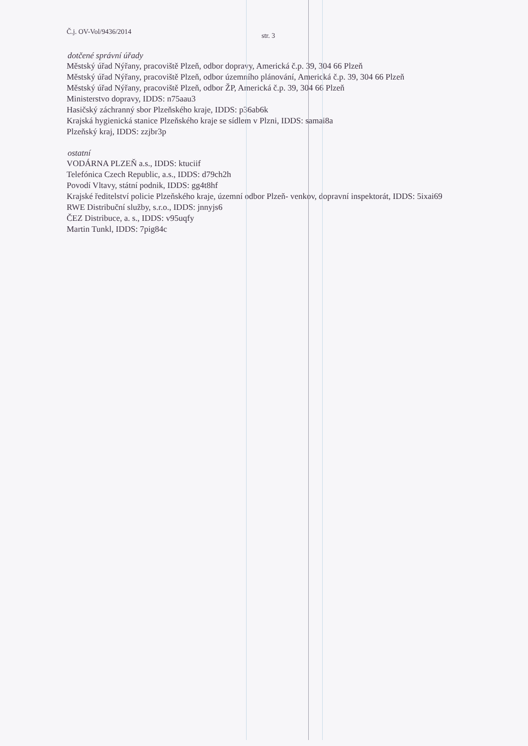Č.j. OV-Vol/9436/2014 str. 3
dotčené správní úřady
Městský úřad Nýřany, pracoviště Plzeň, odbor dopravy, Americká č.p. 39, 304 66 Plzeň
Městský úřad Nýřany, pracoviště Plzeň, odbor územního plánování, Americká č.p. 39, 304 66 Plzeň
Městský úřad Nýřany, pracoviště Plzeň, odbor ŽP, Americká č.p. 39, 304 66 Plzeň
Ministerstvo dopravy, IDDS: n75aau3
Hasičský záchranný sbor Plzeňského kraje, IDDS: p36ab6k
Krajská hygienická stanice Plzeňského kraje se sídlem v Plzni, IDDS: samai8a
Plzeňský kraj, IDDS: zzjbr3p
ostatní
VODÁRNA PLZEŇ a.s., IDDS: ktuciif
Telefónica Czech Republic, a.s., IDDS: d79ch2h
Povodí Vltavy, státní podnik, IDDS: gg4t8hf
Krajské ředitelství policie Plzeňského kraje, územní odbor Plzeň- venkov, dopravní inspektorát, IDDS: 5ixai69
RWE Distribuční služby, s.r.o., IDDS: jnnyjs6
ČEZ Distribuce, a. s., IDDS: v95uqfy
Martin Tunkl, IDDS: 7pig84c